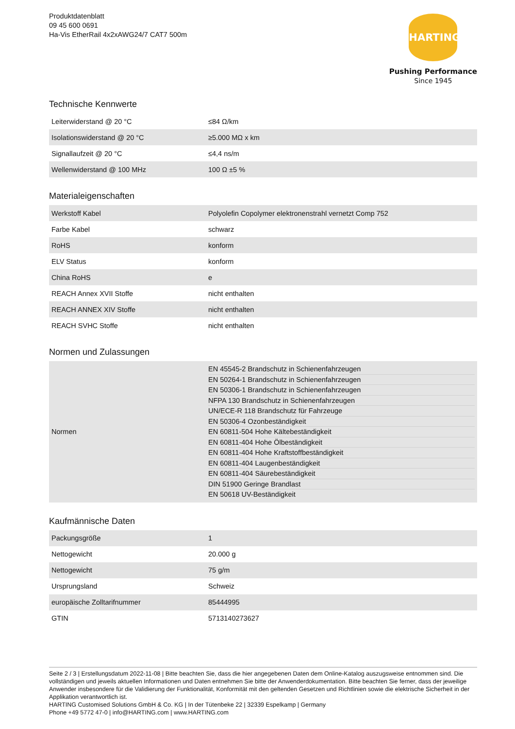Produktdatenblatt
09 45 600 0691
Ha-Vis EtherRail 4x2xAWG24/7 CAT7 500m
HARTING
Pushing Performance
Since 1945
Technische Kennwerte
| Leiterwiderstand @ 20 °C | ≤84 Ω/km |
| Isolationswiderstand @ 20 °C | ≥5.000 MΩ x km |
| Signallaufzeit @ 20 °C | ≤4,4 ns/m |
| Wellenwiderstand @ 100 MHz | 100 Ω ±5 % |
Materialeigenschaften
| Werkstoff Kabel | Polyolefin Copolymer elektronenstrahl vernetzt Comp 752 |
| Farbe Kabel | schwarz |
| RoHS | konform |
| ELV Status | konform |
| China RoHS | e |
| REACH Annex XVII Stoffe | nicht enthalten |
| REACH ANNEX XIV Stoffe | nicht enthalten |
| REACH SVHC Stoffe | nicht enthalten |
Normen und Zulassungen
| Normen | EN 45545-2 Brandschutz in Schienenfahrzeugen EN 50264-1 Brandschutz in Schienenfahrzeugen EN 50306-1 Brandschutz in Schienenfahrzeugen NFPA 130 Brandschutz in Schienenfahrzeugen UN/ECE-R 118 Brandschutz für Fahrzeuge EN 50306-4 Ozonbeständigkeit EN 60811-504 Hohe Kältebeständigkeit EN 60811-404 Hohe Ölbeständigkeit EN 60811-404 Hohe Kraftstoffbeständigkeit EN 60811-404 Laugenbeständigkeit EN 60811-404 Säurebeständigkeit DIN 51900 Geringe Brandlast EN 50618 UV-Beständigkeit |
Kaufmännische Daten
| Packungsgröße | 1 |
| Nettogewicht | 20.000 g |
| Nettogewicht | 75 g/m |
| Ursprungsland | Schweiz |
| europäische Zolltarifnummer | 85444995 |
| GTIN | 5713140273627 |
Seite 2 / 3 | Erstellungsdatum 2022-11-08 | Bitte beachten Sie, dass die hier angegebenen Daten dem Online-Katalog auszugsweise entnommen sind. Die vollständigen und jeweils aktuellen Informationen und Daten entnehmen Sie bitte der Anwenderdokumentation. Bitte beachten Sie ferner, dass der jeweilige Anwender insbesondere für die Validierung der Funktionalität, Konformität mit den geltenden Gesetzen und Richtlinien sowie die elektrische Sicherheit in der Applikation verantwortlich ist.
HARTING Customised Solutions GmbH & Co. KG | In der Tütenbeke 22 | 32339 Espelkamp | Germany
Phone +49 5772 47-0 | info@HARTING.com | www.HARTING.com